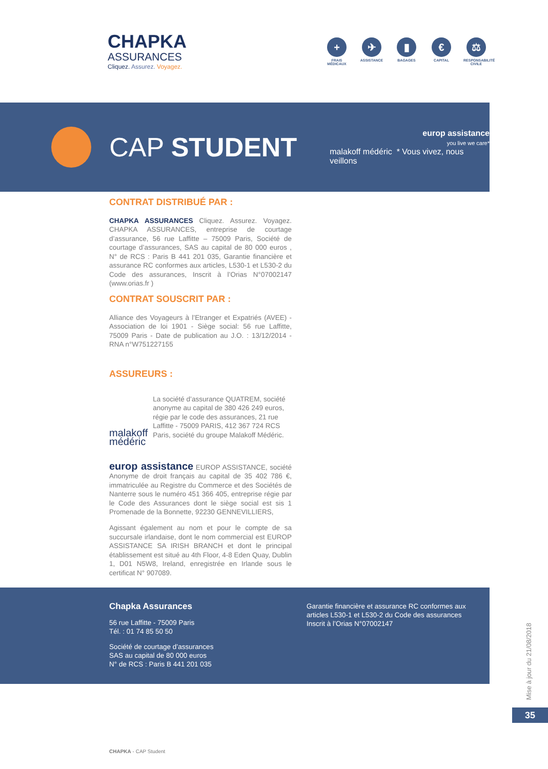CHAPKA
ASSURANCES
Cliquez. Assurez. Voyagez.
+
FRAIS MÉDICAUX
✈
ASSISTANCE
▮
BAGAGES
€
CAPITAL
⚖
RESPONSABILITÉ CIVILE
CAP STUDENT
europ assistance
you live we care*
malakoff médéric * Vous vivez, nous veillons
CONTRAT DISTRIBUÉ PAR :
CHAPKA ASSURANCES Cliquez. Assurez. Voyagez. CHAPKA ASSURANCES, entreprise de courtage d’assurance, 56 rue Laffitte – 75009 Paris, Société de courtage d’assurances, SAS au capital de 80 000 euros , N° de RCS : Paris B 441 201 035, Garantie financière et assurance RC conformes aux articles, L530-1 et L530-2 du Code des assurances, Inscrit à l’Orias N°07002147 (www.orias.fr )
CONTRAT SOUSCRIT PAR :
Alliance des Voyageurs à l’Etranger et Expatriés (AVEE) - Association de loi 1901 - Siège social: 56 rue Laffitte, 75009 Paris - Date de publication au J.O. : 13/12/2014 - RNA n°W751227155
ASSUREURS :
malakoff médéric
La société d’assurance QUATREM, société anonyme au capital de 380 426 249 euros, régie par le code des assurances, 21 rue Laffitte - 75009 PARIS, 412 367 724 RCS Paris, société du groupe Malakoff Médéric.
europ assistance EUROP ASSISTANCE, société Anonyme de droit français au capital de 35 402 786 €, immatriculée au Registre du Commerce et des Sociétés de Nanterre sous le numéro 451 366 405, entreprise régie par le Code des Assurances dont le siège social est sis 1 Promenade de la Bonnette, 92230 GENNEVILLIERS,
Agissant également au nom et pour le compte de sa succursale irlandaise, dont le nom commercial est EUROP ASSISTANCE SA IRISH BRANCH et dont le principal établissement est situé au 4th Floor, 4-8 Eden Quay, Dublin 1, D01 N5W8, Ireland, enregistrée en Irlande sous le certificat N° 907089.
Chapka Assurances
56 rue Laffitte - 75009 Paris
Tél. : 01 74 85 50 50
Société de courtage d’assurances
SAS au capital de 80 000 euros
N° de RCS : Paris B 441 201 035
Garantie financière et assurance RC conformes aux articles L530-1 et L530-2 du Code des assurances
Inscrit à l’Orias N°07002147
Mise à jour du 21/08/2018
35
CHAPKA - CAP Student